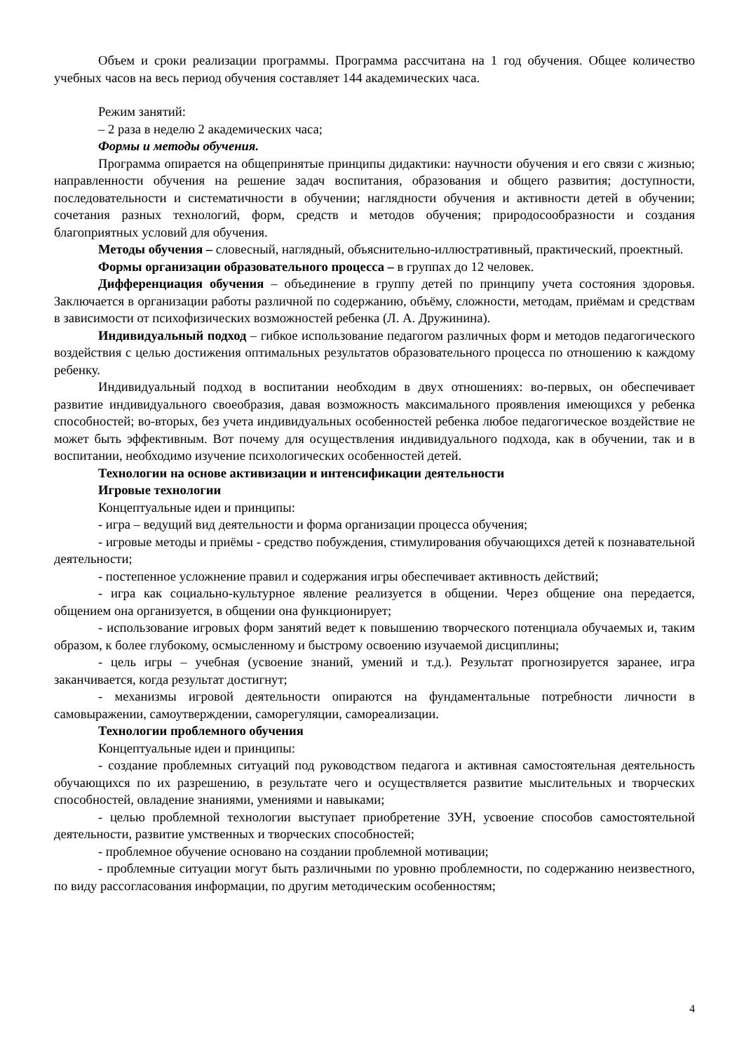Объем и сроки реализации программы. Программа рассчитана на 1 год обучения. Общее количество учебных часов на весь период обучения составляет 144 академических часа.
Режим занятий:
– 2 раза в неделю 2 академических часа;
Формы и методы обучения.
Программа опирается на общепринятые принципы дидактики: научности обучения и его связи с жизнью; направленности обучения на решение задач воспитания, образования и общего развития; доступности, последовательности и систематичности в обучении; наглядности обучения и активности детей в обучении; сочетания разных технологий, форм, средств и методов обучения; природосообразности и создания благоприятных условий для обучения.
Методы обучения – словесный, наглядный, объяснительно-иллюстративный, практический, проектный.
Формы организации образовательного процесса – в группах до 12 человек.
Дифференциация обучения – объединение в группу детей по принципу учета состояния здоровья. Заключается в организации работы различной по содержанию, объёму, сложности, методам, приёмам и средствам в зависимости от психофизических возможностей ребенка (Л. А. Дружинина).
Индивидуальный подход – гибкое использование педагогом различных форм и методов педагогического воздействия с целью достижения оптимальных результатов образовательного процесса по отношению к каждому ребенку.
Индивидуальный подход в воспитании необходим в двух отношениях: во-первых, он обеспечивает развитие индивидуального своеобразия, давая возможность максимального проявления имеющихся у ребенка способностей; во-вторых, без учета индивидуальных особенностей ребенка любое педагогическое воздействие не может быть эффективным. Вот почему для осуществления индивидуального подхода, как в обучении, так и в воспитании, необходимо изучение психологических особенностей детей.
Технологии на основе активизации и интенсификации деятельности
Игровые технологии
Концептуальные идеи и принципы:
- игра – ведущий вид деятельности и форма организации процесса обучения;
- игровые методы и приёмы - средство побуждения, стимулирования обучающихся детей к познавательной деятельности;
- постепенное усложнение правил и содержания игры обеспечивает активность действий;
- игра как социально-культурное явление реализуется в общении. Через общение она передается, общением она организуется, в общении она функционирует;
- использование игровых форм занятий ведет к повышению творческого потенциала обучаемых и, таким образом, к более глубокому, осмысленному и быстрому освоению изучаемой дисциплины;
- цель игры – учебная (усвоение знаний, умений и т.д.). Результат прогнозируется заранее, игра заканчивается, когда результат достигнут;
- механизмы игровой деятельности опираются на фундаментальные потребности личности в самовыражении, самоутверждении, саморегуляции, самореализации.
Технологии проблемного обучения
Концептуальные идеи и принципы:
- создание проблемных ситуаций под руководством педагога и активная самостоятельная деятельность обучающихся по их разрешению, в результате чего и осуществляется развитие мыслительных и творческих способностей, овладение знаниями, умениями и навыками;
- целью проблемной технологии выступает приобретение ЗУН, усвоение способов самостоятельной деятельности, развитие умственных и творческих способностей;
- проблемное обучение основано на создании проблемной мотивации;
- проблемные ситуации могут быть различными по уровню проблемности, по содержанию неизвестного, по виду рассогласования информации, по другим методическим особенностям;
4